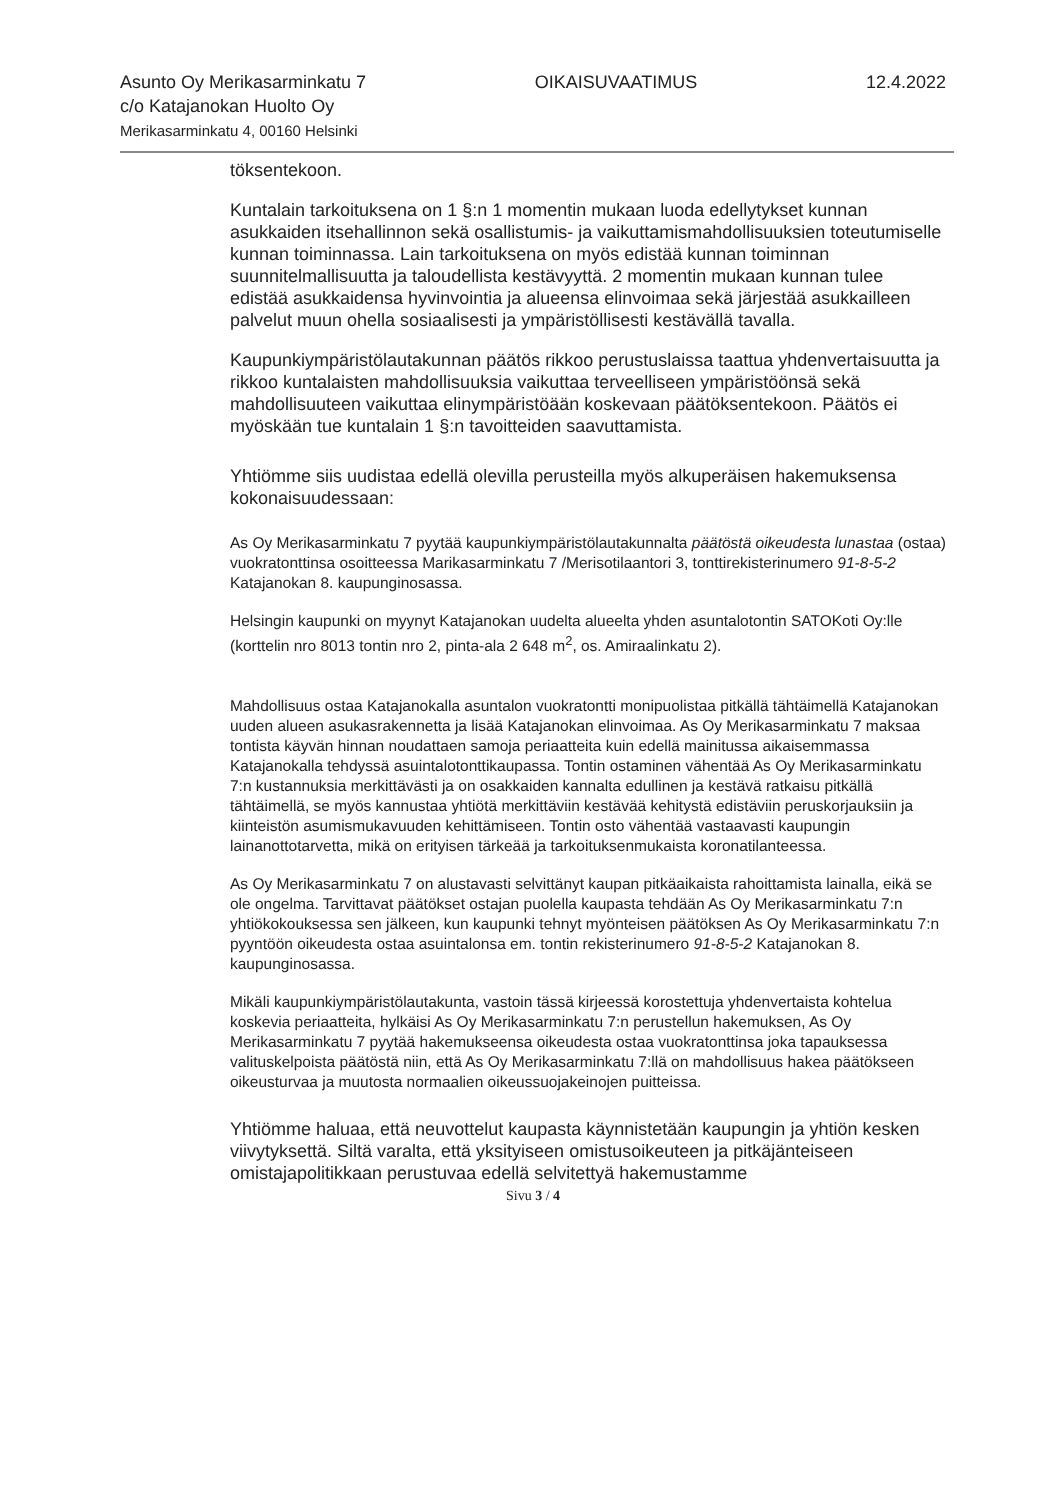Asunto Oy Merikasarminkatu 7
c/o Katajanokan Huolto Oy
Merikasarminkatu 4, 00160 Helsinki
OIKAISUVAATIMUS 12.4.2022
töksentekoon.
Kuntalain tarkoituksena on 1 §:n 1 momentin mukaan luoda edellytykset kunnan asukkaiden itsehallinnon sekä osallistumis- ja vaikuttamismahdollisuuksien toteutumiselle kunnan toiminnassa. Lain tarkoituksena on myös edistää kunnan toiminnan suunnitelmallisuutta ja taloudellista kestävyyttä. 2 momentin mukaan kunnan tulee edistää asukkaidensa hyvinvointia ja alueensa elinvoimaa sekä järjestää asukkailleen palvelut muun ohella sosiaalisesti ja ympäristöllisesti kestävällä tavalla.
Kaupunkiympäristölautakunnan päätös rikkoo perustuslaissa taattua yhdenvertaisuutta ja rikkoo kuntalaisten mahdollisuuksia vaikuttaa terveelliseen ympäristöönsä sekä mahdollisuuteen vaikuttaa elinympäristöään koskevaan päätöksentekoon. Päätös ei myöskään tue kuntalain 1 §:n tavoitteiden saavuttamista.
Yhtiömme siis uudistaa edellä olevilla perusteilla myös alkuperäisen hakemuksensa kokonaisuudessaan:
As Oy Merikasarminkatu 7 pyytää kaupunkiympäristölautakunnalta päätöstä oikeudesta lunastaa (ostaa) vuokratonttinsa osoitteessa Marikasarminkatu 7 /Merisotilaantori 3, tonttirekisterinumero 91-8-5-2 Katajanokan 8. kaupunginosassa.
Helsingin kaupunki on myynyt Katajanokan uudelta alueelta yhden asuntalotontin SATOKoti Oy:lle (korttelin nro 8013 tontin nro 2, pinta-ala 2 648 m<sup>2</sup>, os. Amiraalinkatu 2).
Mahdollisuus ostaa Katajanokalla asuntalon vuokratontti monipuolistaa pitkällä tähtäimellä Katajanokan uuden alueen asukasrakennetta ja lisää Katajanokan elinvoimaa. As Oy Merikasarminkatu 7 maksaa tontista käyvän hinnan noudattaen samoja periaatteita kuin edellä mainitussa aikaisemmassa Katajanokalla tehdyssä asuintalotonttikaupassa. Tontin ostaminen vähentää As Oy Merikasarminkatu 7:n kustannuksia merkittävästi ja on osakkaiden kannalta edullinen ja kestävä ratkaisu pitkällä tähtäimellä, se myös kannustaa yhtiötä merkittäviin kestävää kehitystä edistäviin peruskorjauksiin ja kiinteistön asumismukavuuden kehittämiseen. Tontin osto vähentää vastaavasti kaupungin lainanottotarvetta, mikä on erityisen tärkeää ja tarkoituksenmukaista koronatilanteessa.
As Oy Merikasarminkatu 7 on alustavasti selvittänyt kaupan pitkäaikaista rahoittamista lainalla, eikä se ole ongelma. Tarvittavat päätökset ostajan puolella kaupasta tehdään As Oy Merikasarminkatu 7:n yhtiökokouksessa sen jälkeen, kun kaupunki tehnyt myönteisen päätöksen As Oy Merikasarminkatu 7:n pyyntöön oikeudesta ostaa asuintalonsa em. tontin rekisterinumero 91-8-5-2 Katajanokan 8. kaupunginosassa.
Mikäli kaupunkiympäristölautakunta, vastoin tässä kirjeessä korostettuja yhdenvertaista kohtelua koskevia periaatteita, hylkäisi As Oy Merikasarminkatu 7:n perustellun hakemuksen, As Oy Merikasarminkatu 7 pyytää hakemukseensa oikeudesta ostaa vuokratonttinsa joka tapauksessa valituskelpoista päätöstä niin, että As Oy Merikasarminkatu 7:llä on mahdollisuus hakea päätökseen oikeusturvaa ja muutosta normaalien oikeussuojakeinojen puitteissa.
Yhtiömme haluaa, että neuvottelut kaupasta käynnistetään kaupungin ja yhtiön kesken viivytyksettä. Siltä varalta, että yksityiseen omistusoikeuteen ja pitkäjänteiseen omistajapolitikkaan perustuvaa edellä selvitettyä hakemustamme
Sivu 3 / 4